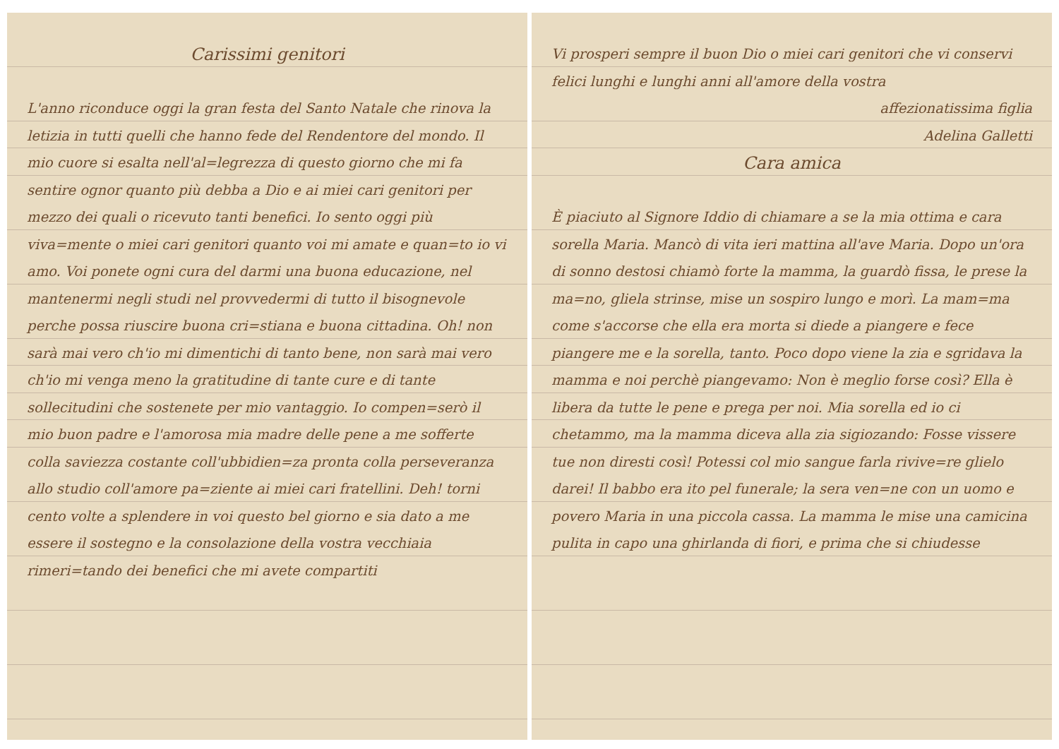Carissimi genitori
L'anno riconduce oggi la gran festa del Santo Natale che rinova la letizia in tutti quelli che hanno fede del Rendentore del mondo. Il mio cuore si esalta nell'al=legrezza di questo giorno che mi fa sentire ognor quanto più debba a Dio e ai miei cari genitori per mezzo dei quali o ricevuto tanti benefici. Io sento oggi più viva=mente o miei cari genitori quanto voi mi amate e quan=to io vi amo. Voi ponete ogni cura del darmi una buona educazione, nel mantenermi negli studi nel provvedermi di tutto il bisognevole perche possa riuscire buona cri=stiana e buona cittadina. Oh! non sarà mai vero ch'io mi dimentichi di tanto bene, non sarà mai vero ch'io mi venga meno la gratitudine di tante cure e di tante sollecitudini che sostenete per mio vantaggio. Io compen=serò il mio buon padre e l'amorosa mia madre delle pene a me sofferte colla saviezza costante coll'ubbidien=za pronta colla perseveranza allo studio coll'amore pa=ziente ai miei cari fratellini. Deh! torni cento volte a splendere in voi questo bel giorno e sia dato a me essere il sostegno e la consolazione della vostra vecchiaia rimeri=tando dei benefici che mi avete compartiti
Vi prosperi sempre il buon Dio o miei cari genitori che vi conservi felici lunghi e lunghi anni all'amore della vostra
affezionatissima figlia
Adelina Galletti
Cara amica
È piaciuto al Signore Iddio di chiamare a se la mia ottima e cara sorella Maria. Mancò di vita ieri mattina all'ave Maria. Dopo un'ora di sonno destosi chiamò forte la mamma, la guardò fissa, le prese la ma=no, gliela strinse, mise un sospiro lungo e morì. La mam=ma come s'accorse che ella era morta si diede a piangere e fece piangere me e la sorella, tanto. Poco dopo viene la zia e sgridava la mamma e noi perchè piangevamo: Non è meglio forse così? Ella è libera da tutte le pene e prega per noi. Mia sorella ed io ci chetammo, ma la mamma diceva alla zia sigiozando: Fosse vissere tue non diresti così! Potessi col mio sangue farla rivive=re glielo darei! Il babbo era ito pel funerale; la sera ven=ne con un uomo e povero Maria in una piccola cassa. La mamma le mise una camicina pulita in capo una ghirlanda di fiori, e prima che si chiudesse